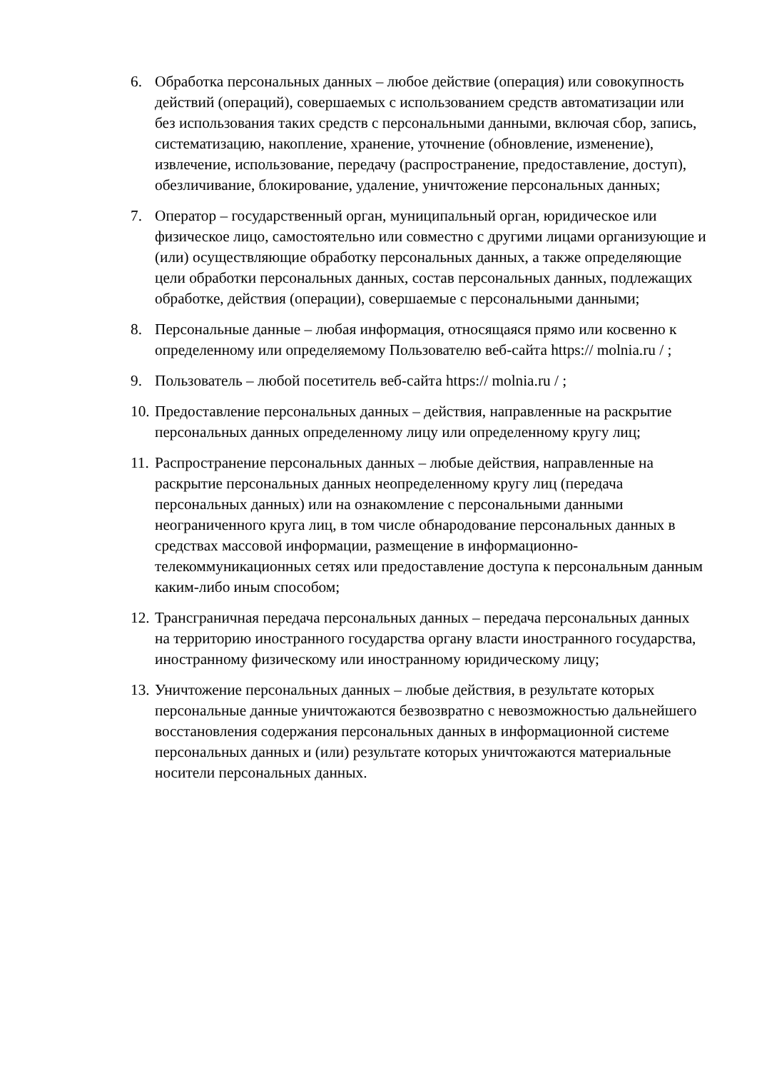6. Обработка персональных данных – любое действие (операция) или совокупность действий (операций), совершаемых с использованием средств автоматизации или без использования таких средств с персональными данными, включая сбор, запись, систематизацию, накопление, хранение, уточнение (обновление, изменение), извлечение, использование, передачу (распространение, предоставление, доступ), обезличивание, блокирование, удаление, уничтожение персональных данных;
7. Оператор – государственный орган, муниципальный орган, юридическое или физическое лицо, самостоятельно или совместно с другими лицами организующие и (или) осуществляющие обработку персональных данных, а также определяющие цели обработки персональных данных, состав персональных данных, подлежащих обработке, действия (операции), совершаемые с персональными данными;
8. Персональные данные – любая информация, относящаяся прямо или косвенно к определенному или определяемому Пользователю веб-сайта https:// molnia.ru / ;
9. Пользователь – любой посетитель веб-сайта https:// molnia.ru / ;
10.
Предоставление персональных данных – действия, направленные на раскрытие персональных данных определенному лицу или определенному кругу лиц;
11.
Распространение персональных данных – любые действия, направленные на раскрытие персональных данных неопределенному кругу лиц (передача персональных данных) или на ознакомление с персональными данными неограниченного круга лиц, в том числе обнародование персональных данных в средствах массовой информации, размещение в информационно-телекоммуникационных сетях или предоставление доступа к персональным данным каким-либо иным способом;
12.
Трансграничная передача персональных данных – передача персональных данных на территорию иностранного государства органу власти иностранного государства, иностранному физическому или иностранному юридическому лицу;
13.
Уничтожение персональных данных – любые действия, в результате которых персональные данные уничтожаются безвозвратно с невозможностью дальнейшего восстановления содержания персональных данных в информационной системе персональных данных и (или) результате которых уничтожаются материальные носители персональных данных.